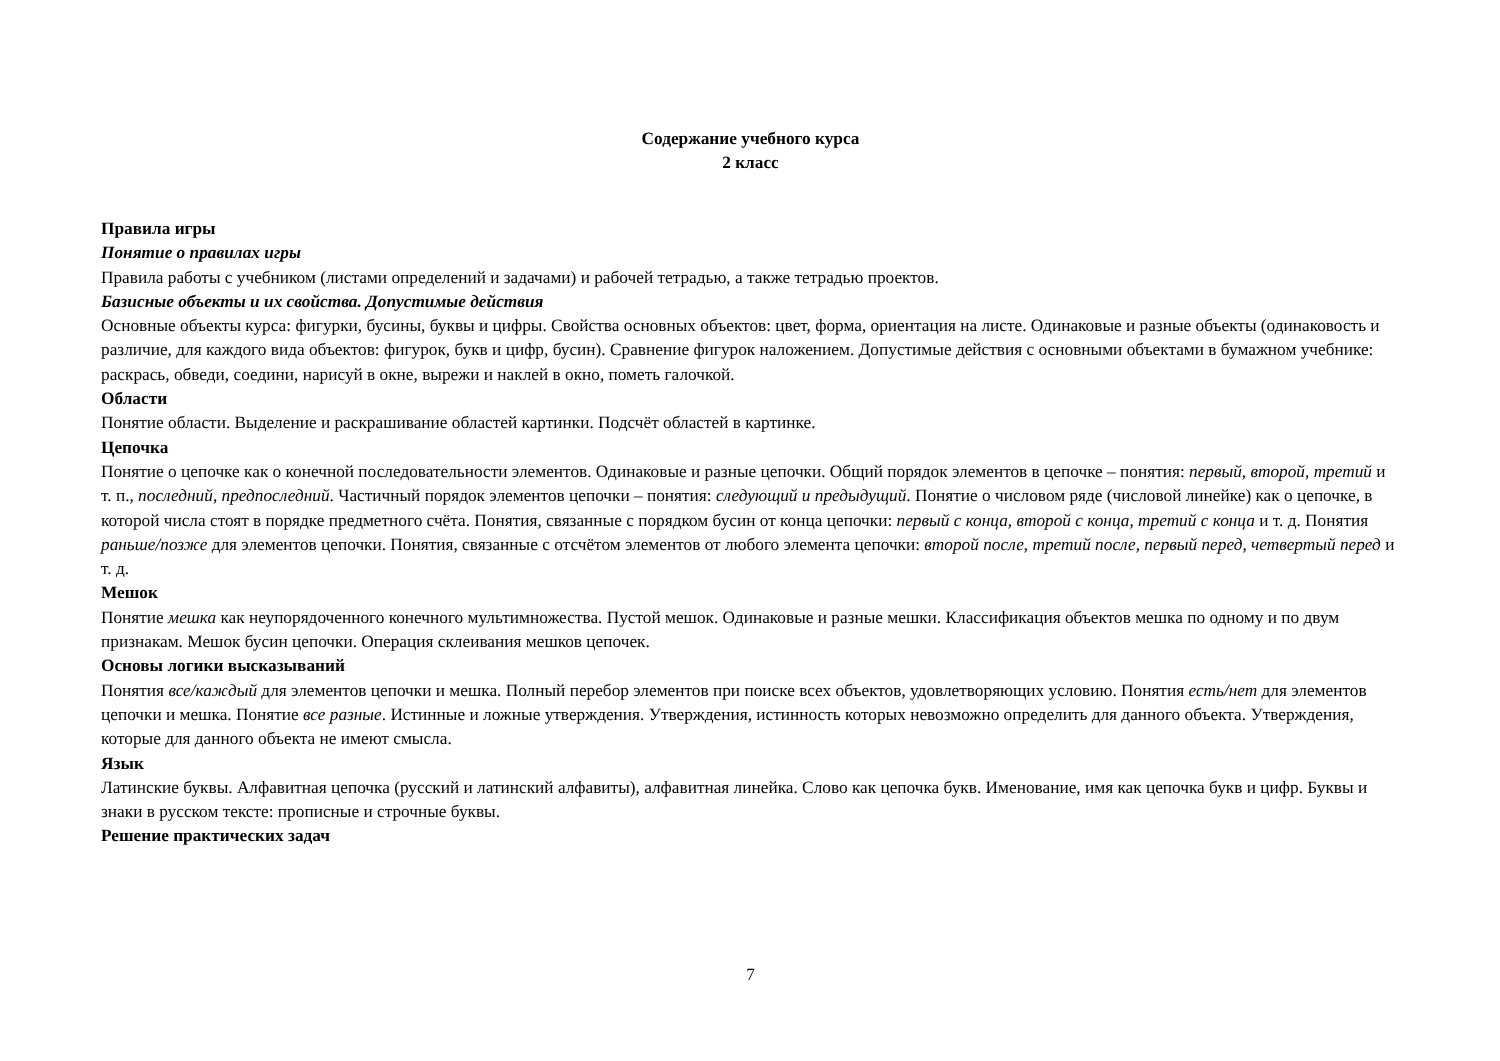Содержание учебного курса
2 класс
Правила игры
Понятие о правилах игры
Правила работы с учебником (листами определений и задачами) и рабочей тетрадью, а также тетрадью проектов.
Базисные объекты и их свойства. Допустимые действия
Основные объекты курса: фигурки, бусины, буквы и цифры. Свойства основных объектов: цвет, форма, ориентация на листе. Одинаковые и разные объекты (одинаковость и различие, для каждого вида объектов: фигурок, букв и цифр, бусин). Сравнение фигурок наложением. Допустимые действия с основными объектами в бумажном учебнике: раскрась, обведи, соедини, нарисуй в окне, вырежи и наклей в окно, пометь галочкой.
Области
Понятие области. Выделение и раскрашивание областей картинки. Подсчёт областей в картинке.
Цепочка
Понятие о цепочке как о конечной последовательности элементов. Одинаковые и разные цепочки. Общий порядок элементов в цепочке – понятия: первый, второй, третий и т. п., последний, предпоследний. Частичный порядок элементов цепочки – понятия: следующий и предыдущий. Понятие о числовом ряде (числовой линейке) как о цепочке, в которой числа стоят в порядке предметного счёта. Понятия, связанные с порядком бусин от конца цепочки: первый с конца, второй с конца, третий с конца и т. д. Понятия раньше/позже для элементов цепочки. Понятия, связанные с отсчётом элементов от любого элемента цепочки: второй после, третий после, первый перед, четвертый перед и т. д.
Мешок
Понятие мешка как неупорядоченного конечного мультимножества. Пустой мешок. Одинаковые и разные мешки. Классификация объектов мешка по одному и по двум признакам. Мешок бусин цепочки. Операция склеивания мешков цепочек.
Основы логики высказываний
Понятия все/каждый для элементов цепочки и мешка. Полный перебор элементов при поиске всех объектов, удовлетворяющих условию. Понятия есть/нет для элементов цепочки и мешка. Понятие все разные. Истинные и ложные утверждения. Утверждения, истинность которых невозможно определить для данного объекта. Утверждения, которые для данного объекта не имеют смысла.
Язык
Латинские буквы. Алфавитная цепочка (русский и латинский алфавиты), алфавитная линейка. Слово как цепочка букв. Именование, имя как цепочка букв и цифр. Буквы и знаки в русском тексте: прописные и строчные буквы.
Решение практических задач
7